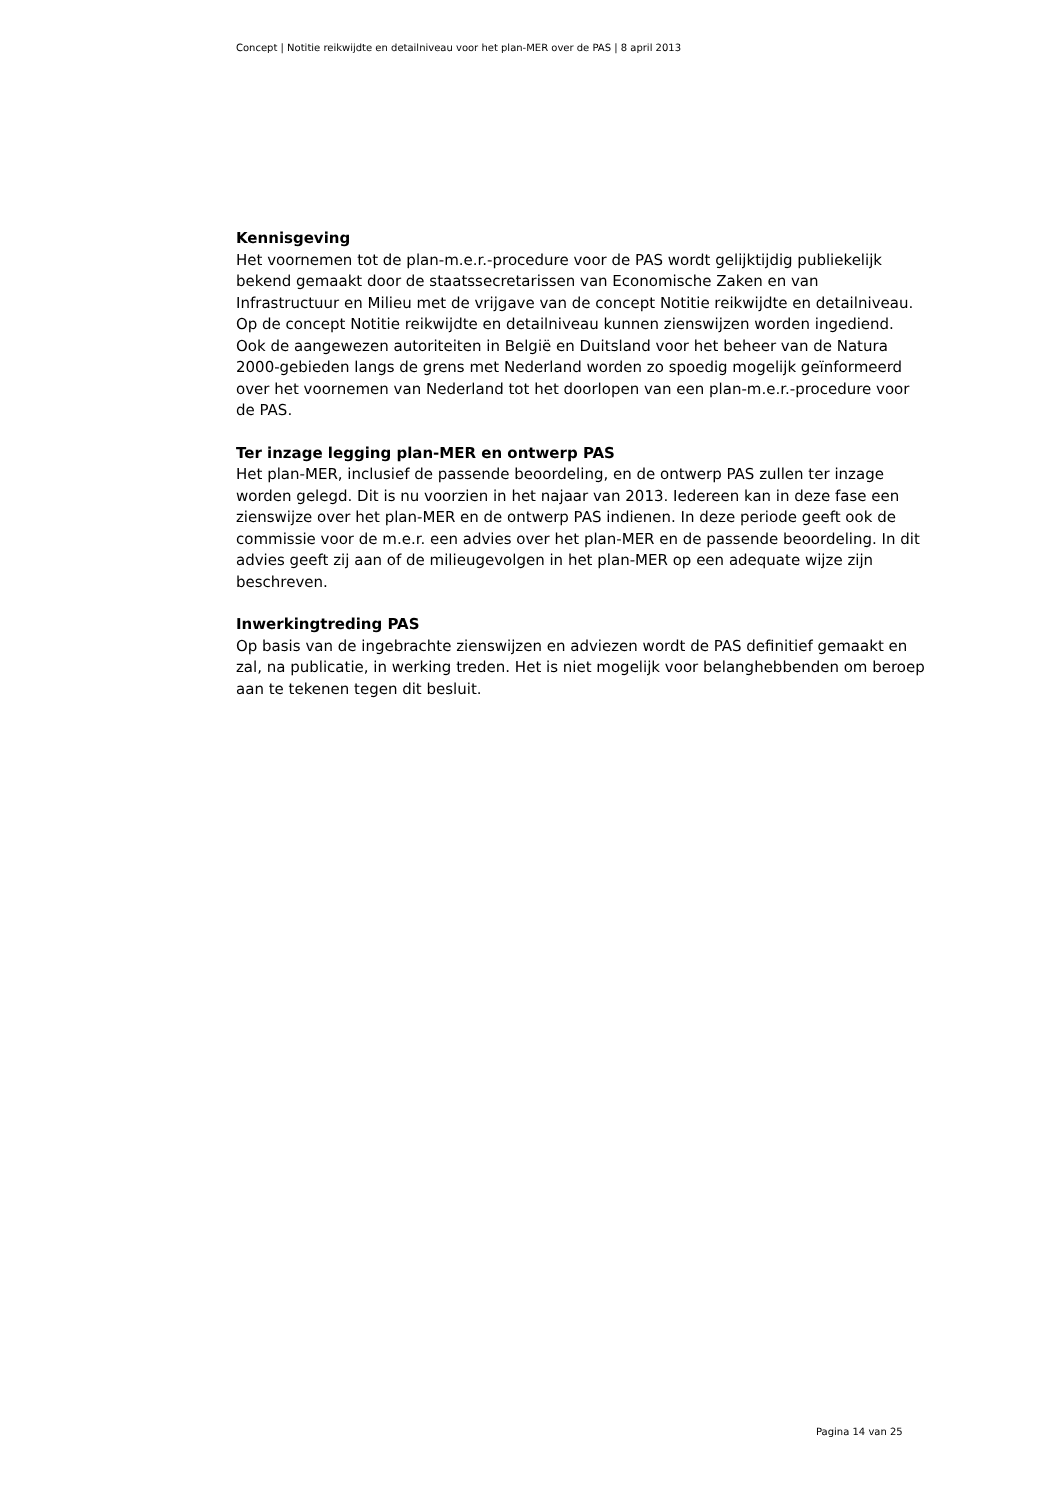Concept | Notitie reikwijdte en detailniveau voor het plan-MER over de PAS | 8 april 2013
Kennisgeving
Het voornemen tot de plan-m.e.r.-procedure voor de PAS wordt gelijktijdig publiekelijk bekend gemaakt door de staatssecretarissen van Economische Zaken en van Infrastructuur en Milieu met de vrijgave van de concept Notitie reikwijdte en detailniveau. Op de concept Notitie reikwijdte en detailniveau kunnen zienswijzen worden ingediend.
Ook de aangewezen autoriteiten in België en Duitsland voor het beheer van de Natura 2000-gebieden langs de grens met Nederland worden zo spoedig mogelijk geïnformeerd over het voornemen van Nederland tot het doorlopen van een plan-m.e.r.-procedure voor de PAS.
Ter inzage legging plan-MER en ontwerp PAS
Het plan-MER, inclusief de passende beoordeling, en de ontwerp PAS zullen ter inzage worden gelegd. Dit is nu voorzien in het najaar van 2013. Iedereen kan in deze fase een zienswijze over het plan-MER en de ontwerp PAS indienen. In deze periode geeft ook de commissie voor de m.e.r. een advies over het plan-MER en de passende beoordeling. In dit advies geeft zij aan of de milieugevolgen in het plan-MER op een adequate wijze zijn beschreven.
Inwerkingtreding PAS
Op basis van de ingebrachte zienswijzen en adviezen wordt de PAS definitief gemaakt en zal, na publicatie, in werking treden. Het is niet mogelijk voor belanghebbenden om beroep aan te tekenen tegen dit besluit.
Pagina 14 van 25